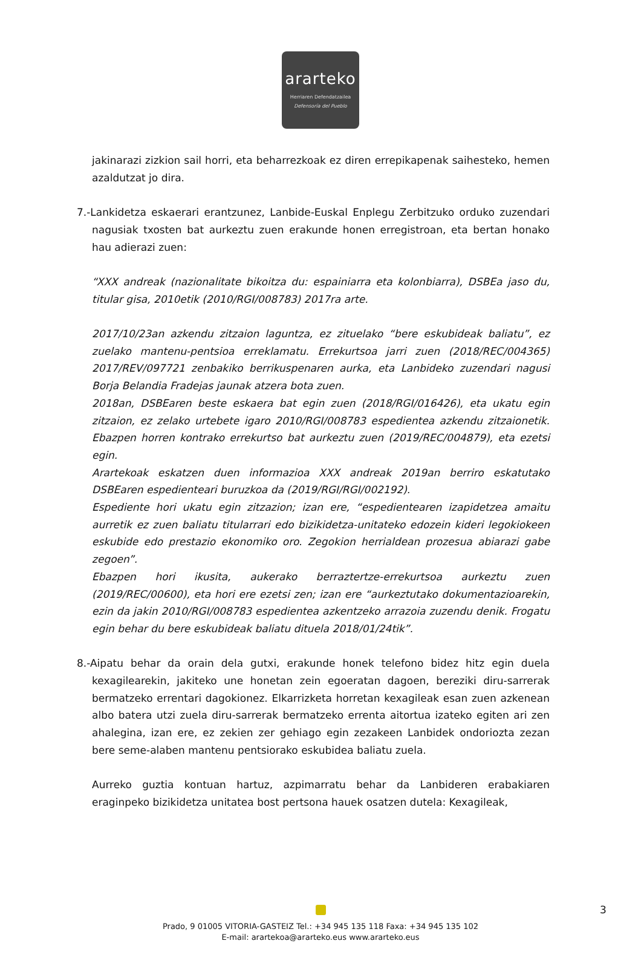ararteko
Herriaren Defendatzailea
Defensoría del Pueblo
jakinarazi zizkion sail horri, eta beharrezkoak ez diren errepikapenak saihesteko, hemen azaldutzat jo dira.
7.-Lankidetza eskaerari erantzunez, Lanbide-Euskal Enplegu Zerbitzuko orduko zuzendari nagusiak txosten bat aurkeztu zuen erakunde honen erregistroan, eta bertan honako hau adierazi zuen:
“XXX andreak (nazionalitate bikoitza du: espainiarra eta kolonbiarra), DSBEa jaso du, titular gisa, 2010etik (2010/RGI/008783) 2017ra arte.
2017/10/23an azkendu zitzaion laguntza, ez zituelako “bere eskubideak baliatu”, ez zuelako mantenu-pentsioa erreklamatu. Errekurtsoa jarri zuen (2018/REC/004365) 2017/REV/097721 zenbakiko berrikuspenaren aurka, eta Lanbideko zuzendari nagusi Borja Belandia Fradejas jaunak atzera bota zuen.
2018an, DSBEaren beste eskaera bat egin zuen (2018/RGI/016426), eta ukatu egin zitzaion, ez zelako urtebete igaro 2010/RGI/008783 espedientea azkendu zitzaionetik. Ebazpen horren kontrako errekurtso bat aurkeztu zuen (2019/REC/004879), eta ezetsi egin.
Ararteko­ak eskatzen duen informazioa XXX andreak 2019an berriro eskatutako DSBEaren espedienteari buruzkoa da (2019/RGI/RGI/002192).
Espediente hori ukatu egin zitzazion; izan ere, “espedientearen izapidetzea amaitu aurretik ez zuen baliatu titularrari edo bizikidetza-unitateko edozein kideri legokiokeen eskubide edo prestazio ekonomiko oro. Zegokion herrialdean prozesua abiarazi gabe zegoen”.
Ebazpen hori ikusita, aukerako berraztertze-errekurtsoa aurkeztu zuen (2019/REC/00600), eta hori ere ezetsi zen; izan ere “aurkeztutako dokumentazioarekin, ezin da jakin 2010/RGI/008783 espedientea azkentzeko arrazoia zuzendu denik. Frogatu egin behar du bere eskubideak baliatu dituela 2018/01/24tik”.
8.-Aipatu behar da orain dela gutxi, erakunde honek telefono bidez hitz egin duela kexagilearekin, jakiteko une honetan zein egoeratan dagoen, bereziki diru-sarrerak bermatzeko errentari dagokionez. Elkarrizketa horretan kexagileak esan zuen azkenean albo batera utzi zuela diru-sarrerak bermatzeko errenta aitortua izateko egiten ari zen ahalegina, izan ere, ez zekien zer gehiago egin zezakeen Lanbidek ondoriozta zezan bere seme-alaben mantenu pentsiorako eskubidea baliatu zuela.
Aurreko guztia kontuan hartuz, azpimarratu behar da Lanbideren erabakiaren eraginpeko bizikidetza unitatea bost pertsona hauek osatzen dutela: Kexagileak,
3
Prado, 9 01005 VITORIA-GASTEIZ Tel.: +34 945 135 118 Faxa: +34 945 135 102
E-mail: arartekoa@ararteko.eus www.ararteko.eus